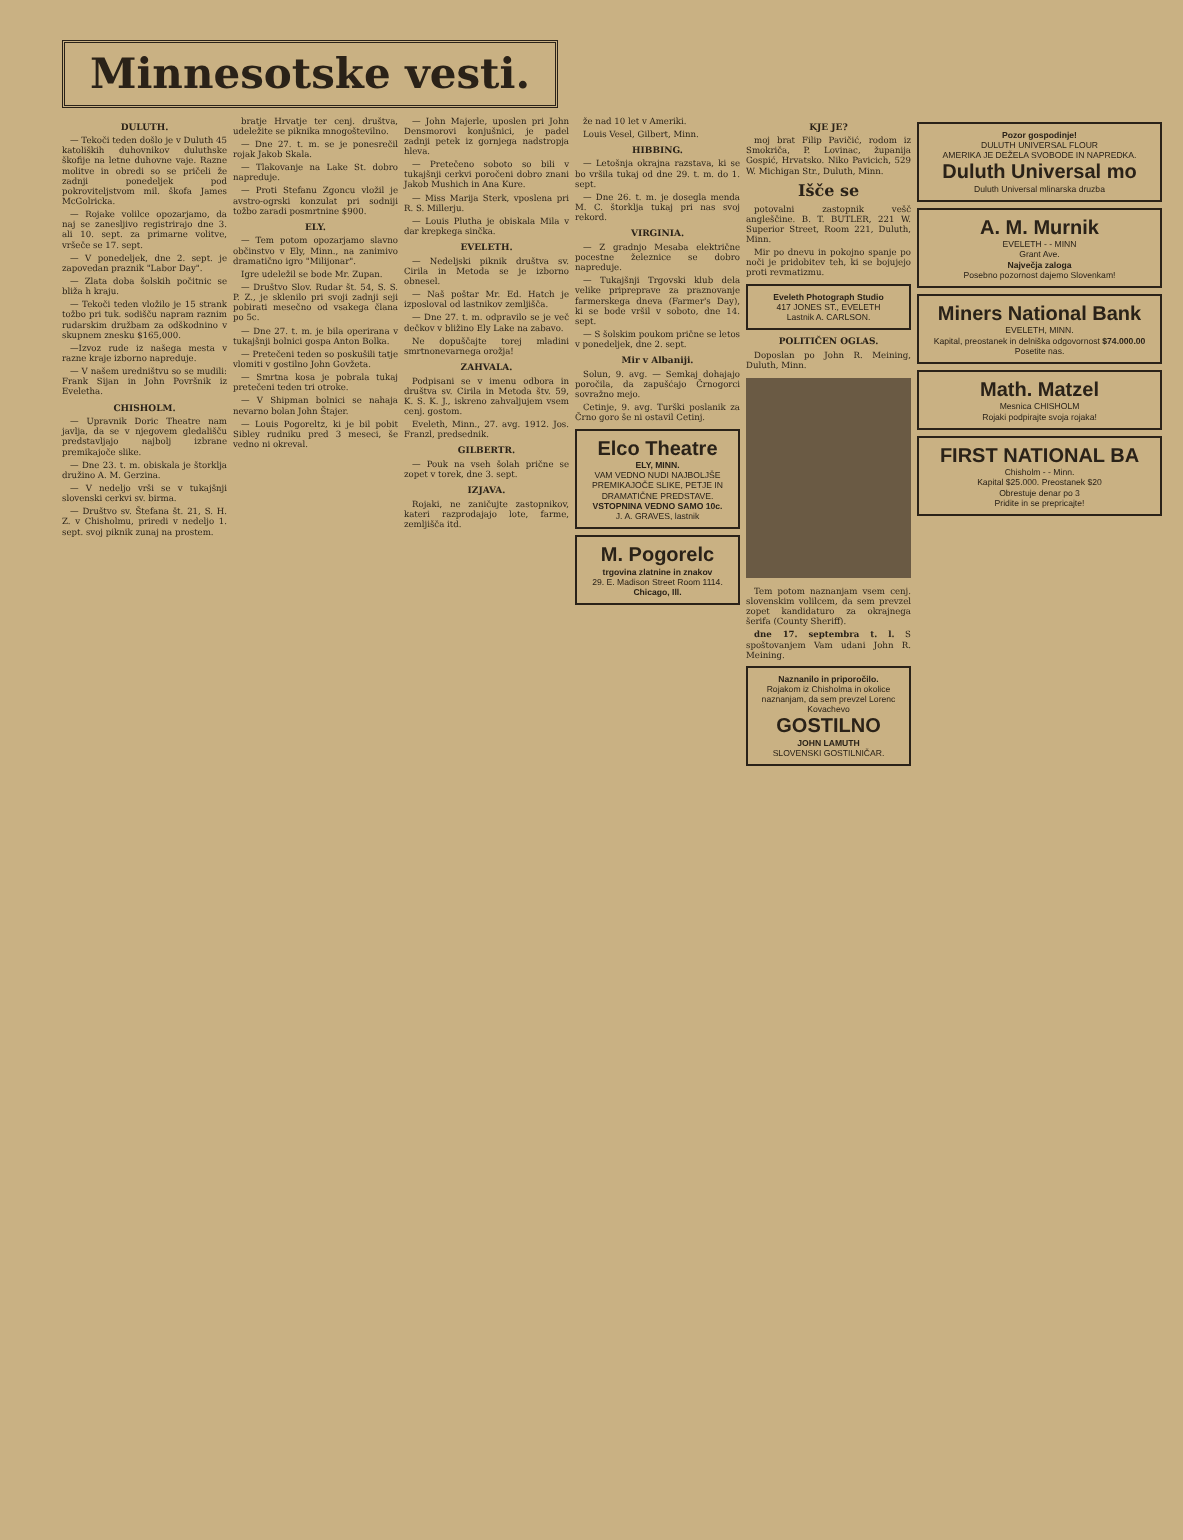Minnesotske vesti.
DULUTH.
— Tekoči teden došlo je v Duluth 45 katoliških duhovnikov duluthske škofije na letne duhovne vaje. Razne molitve in obredi so se pričeli že zadnji ponedeljek pod pokroviteljstvom mil. škofa James McGolricka.
— Rojake volilce opozarjamo, da naj se zanesljivo registrirajo dne 3. ali 10. sept. za primarne volitve, vršeče se 17. sept.
— V ponedeljek, dne 2. sept. je zapovedan praznik "Labor Day".
— Zlata doba šolskih počitnic se bliža h kraju.
— Tekoči teden vložilo je 15 strank tožbo pri tuk. sodišču napram raznim rudarskim družbam za odškodnino v skupnem znesku $165,000.
—Izvoz rude iz našega mesta v razne kraje izborno napreduje.
— V našem uredništvu so se mudili: Frank Sijan in John Površnik iz Eveletha.
CHISHOLM.
— Upravnik Doric Theatre nam javlja, da se v njegovem gledališču predstavljajo najbolj izbrane premikajoče slike.
— Dne 23. t. m. obiskala je štorklja družino A. M. Gerzina.
— V nedeljo vrši se v tukajšnji slovenski cerkvi sv. birma.
— Društvo sv. Štefana št. 21, S. H. Z. v Chisholmu, priredi v nedeljo 1. sept. svoj piknik zunaj na prostem.
bratje Hrvatje ter cenj. društva, udeležite se piknika mnogoštevilno.
— Dne 27. t. m. se je ponesrečil rojak Jakob Skala.
— Tlakovanje na Lake St. dobro napreduje.
— Proti Stefanu Zgoncu vložil je avstro-ogrski konzulat pri sodniji tožbo zaradi posmrtnine $900.
ELY.
— Tem potom opozarjamo slavno občinstvo v Ely, Minn., na zanimivo dramatično igro "Milijonar".
Igre udeležil se bode Mr. Zupan.
— Društvo Slov. Rudar št. 54, S. S. P. Z., je sklenilo pri svoji zadnji seji pobirati mesečno od vsakega člana po 5c.
— Dne 27. t. m. je bila operirana v tukajšnji bolnici gospa Anton Bolka.
— Pretečeni teden so poskušili tatje vlomiti v gostilno John Govžeta.
— Smrtna kosa je pobrala tukaj pretečeni teden tri otroke.
— V Shipman bolnici se nahaja nevarno bolan John Štajer.
— Louis Pogoreltz, ki je bil pobit Sibley rudniku pred 3 meseci, še vedno ni okreval.
— John Majerle, uposlen pri John Densmorovi konjušnici, je padel zadnji petek iz gornjega nadstropja hleva.
— Pretečeno soboto so bili v tukajšnji cerkvi poročeni dobro znani Jakob Mushich in Ana Kure.
— Miss Marija Sterk, vposlena pri R. S. Millerju.
— Louis Plutha je obiskala Mila v dar krepkega sinčka.
EVELETH.
— Nedeljski piknik društva sv. Cirila in Metoda se je izborno obnesel.
— Naš poštar Mr. Ed. Hatch je izposloval od lastnikov zemljišča.
— Dne 27. t. m. odpravilo se je več dečkov v bližino Ely Lake na zabavo.
Ne dopuščajte torej mladini smrtnonevarnega orožja!
ZAHVALA.
Podpisani se v imenu odbora in društva sv. Cirila in Metoda štv. 59, K. S. K. J., iskreno zahvaljujem vsem cenj. gostom.
Eveleth, Minn., 27. avg. 1912. Jos. Franzl, predsednik.
GILBERTR.
— Pouk na vseh šolah prične se zopet v torek, dne 3. sept.
IZJAVA.
Rojaki, ne zaničujte zastopnikov, kateri razprodajajo lote, farme, zemljišča itd.
že nad 10 let v Ameriki.
Louis Vesel, Gilbert, Minn.
HIBBING.
— Letošnja okrajna razstava, ki se bo vršila tukaj od dne 29. t. m. do 1. sept.
— Dne 26. t. m. je dosegla menda M. C. štorklja tukaj pri nas svoj rekord.
VIRGINIA.
— Z gradnjo Mesaba električne pocestne železnice se dobro napreduje.
— Tukajšnji Trgovski klub dela velike pripreprave za praznovanje farmerskega dneva (Farmer's Day), ki se bode vršil v soboto, dne 14. sept.
— S šolskim poukom prične se letos v ponedeljek, dne 2. sept.
Mir v Albaniji.
Solun, 9. avg. — Semkaj dohajajo poročila, da zapušćajo Črnogorci sovražno mejo.
Cetinje, 9. avg. Turški poslanik za Črno goro še ni ostavil Cetinj.
Elco Theatre
ELY, MINN.
VAM VEDNO NUDI NAJBOLJŠE PREMIKAJOČE SLIKE, PETJE IN DRAMATIČNE PREDSTAVE.
VSTOPNINA VEDNO SAMO 10c.
J. A. GRAVES, lastnik
M. Pogorelc
trgovina zlatnine in znakov
29. E. Madison Street Room 1114.
Chicago, Ill.
KJE JE?
moj brat Filip Pavičić, rodom iz Smokriča, P. Lovinac, županija Gospić, Hrvatsko. Niko Pavicich, 529 W. Michigan Str., Duluth, Minn.
Išče se
potovalni zastopnik vešč angleščine. B. T. BUTLER, 221 W. Superior Street, Room 221, Duluth, Minn.
Mir po dnevu in pokojno spanje po noči je pridobitev teh, ki se bojujejo proti revmatizmu.
Eveleth Photograph Studio
417 JONES ST., EVELETH
Lastnik A. CARLSON.
POLITIČEN OGLAS.
Doposlan po John R. Meining, Duluth, Minn.
Tem potom naznanjam vsem cenj. slovenskim volilcem, da sem prevzel zopet kandidaturo za okrajnega šerifa (County Sheriff).
dne 17. septembra t. l. S spoštovanjem Vam udani John R. Meining.
Naznanilo in priporočilo.
Rojakom iz Chisholma in okolice naznanjam, da sem prevzel Lorenc Kovachevo
GOSTILNO
JOHN LAMUTH
SLOVENSKI GOSTILNIČAR.
Pozor gospodinje!
DULUTH UNIVERSAL FLOUR
AMERIKA JE DEŽELA SVOBODE IN NAPREDKA.
Duluth Universal mo
Duluth Universal mlinarska druzba
A. M. Murnik
EVELETH - - MINN
Grant Ave.
Največja zaloga
Posebno pozornost dajemo Slovenkam!
Miners National Bank
EVELETH, MINN.
Kapital, preostanek in delniška odgovornost $74.000.00
Posetite nas.
Math. Matzel
Mesnica CHISHOLM
Rojaki podpirajte svoja rojaka!
FIRST NATIONAL BA
Chisholm - - Minn.
Kapital $25.000. Preostanek $20
Obrestuje denar po 3
Pridite in se prepricajte!